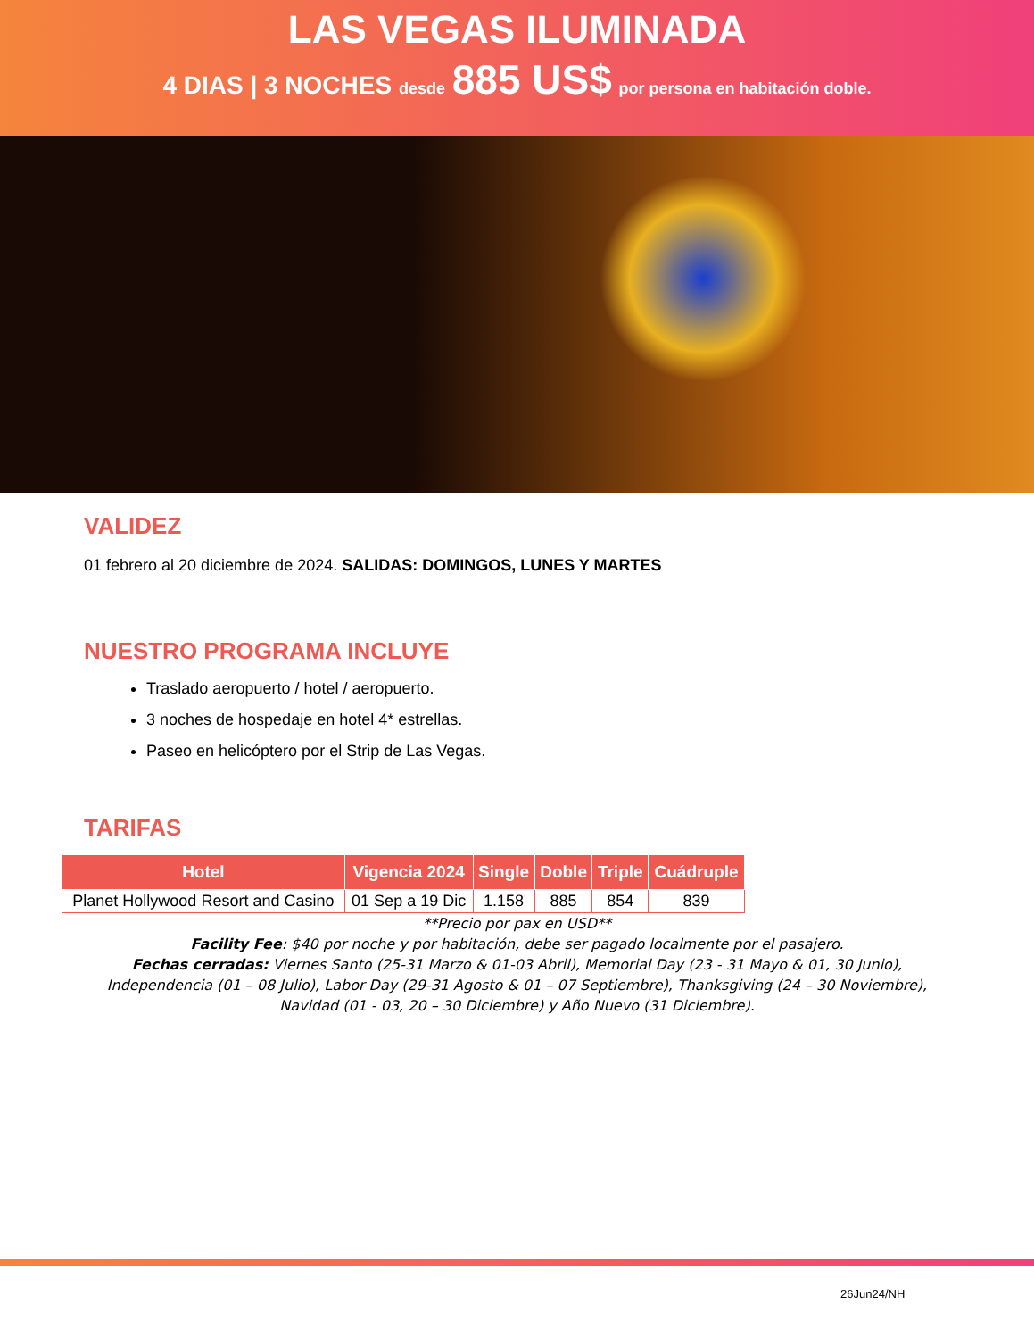LAS VEGAS ILUMINADA
4 DIAS | 3 NOCHES desde 885 US$ por persona en habitación doble.
VALIDEZ
01 febrero al 20 diciembre de 2024. SALIDAS: DOMINGOS, LUNES Y MARTES
NUESTRO PROGRAMA INCLUYE
Traslado aeropuerto / hotel / aeropuerto.
3 noches de hospedaje en hotel 4* estrellas.
Paseo en helicóptero por el Strip de Las Vegas.
TARIFAS
| Hotel | Vigencia 2024 | Single | Doble | Triple | Cuádruple |
| --- | --- | --- | --- | --- | --- |
| Planet Hollywood Resort and Casino | 01 Sep a 19 Dic | 1.158 | 885 | 854 | 839 |
**Precio por pax en USD**
Facility Fee: $40 por noche y por habitación, debe ser pagado localmente por el pasajero.
Fechas cerradas: Viernes Santo (25-31 Marzo & 01-03 Abril), Memorial Day (23 - 31 Mayo & 01, 30 Junio),
Independencia (01 – 08 Julio), Labor Day (29-31 Agosto & 01 – 07 Septiembre), Thanksgiving (24 – 30 Noviembre),
Navidad (01 - 03, 20 – 30 Diciembre) y Año Nuevo (31 Diciembre).
26Jun24/NH